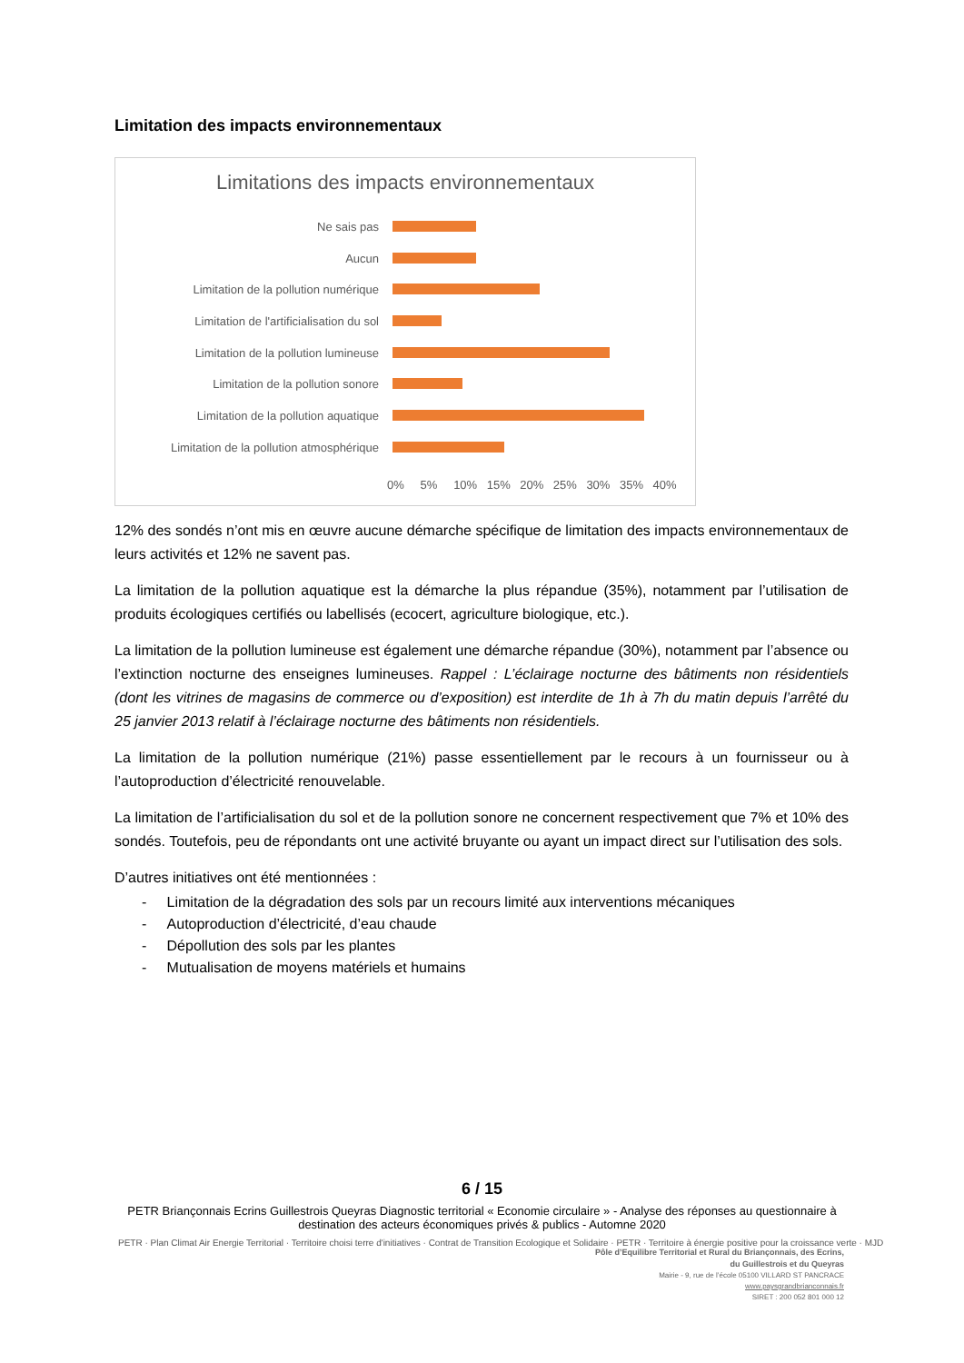Limitation des impacts environnementaux
Limitations des impacts environnementaux
Ne sais pas
Aucun
Limitation de la pollution numérique
Limitation de l'artificialisation du sol
Limitation de la pollution lumineuse
Limitation de la pollution sonore
Limitation de la pollution aquatique
Limitation de la pollution atmosphérique
0% 5% 10% 15% 20% 25% 30% 35% 40%
12% des sondés n’ont mis en œuvre aucune démarche spécifique de limitation des impacts environnementaux de leurs activités et 12% ne savent pas.
La limitation de la pollution aquatique est la démarche la plus répandue (35%), notamment par l’utilisation de produits écologiques certifiés ou labellisés (ecocert, agriculture biologique, etc.).
La limitation de la pollution lumineuse est également une démarche répandue (30%), notamment par l’absence ou l’extinction nocturne des enseignes lumineuses. Rappel : L’éclairage nocturne des bâtiments non résidentiels (dont les vitrines de magasins de commerce ou d’exposition) est interdite de 1h à 7h du matin depuis l’arrêté du 25 janvier 2013 relatif à l’éclairage nocturne des bâtiments non résidentiels.
La limitation de la pollution numérique (21%) passe essentiellement par le recours à un fournisseur ou à l’autoproduction d’électricité renouvelable.
La limitation de l’artificialisation du sol et de la pollution sonore ne concernent respectivement que 7% et 10% des sondés. Toutefois, peu de répondants ont une activité bruyante ou ayant un impact direct sur l’utilisation des sols.
D’autres initiatives ont été mentionnées :
- Limitation de la dégradation des sols par un recours limité aux interventions mécaniques
- Autoproduction d’électricité, d’eau chaude
- Dépollution des sols par les plantes
- Mutualisation de moyens matériels et humains
6 / 15
PETR Briançonnais Ecrins Guillestrois Queyras Diagnostic territorial « Economie circulaire » - Analyse des réponses au questionnaire à
destination des acteurs économiques privés & publics - Automne 2020
PETR · Plan Climat Air Energie Territorial · Territoire choisi terre d'initiatives · Contrat de Transition Ecologique et Solidaire · PETR · Territoire à énergie positive pour la croissance verte · MJD
Pôle d’Equilibre Territorial et Rural du Briançonnais, des Ecrins,
du Guillestrois et du Queyras
Mairie - 9, rue de l’école 05100 VILLARD ST PANCRACE
www.paysgrandbrianconnais.fr
SIRET : 200 052 801 000 12